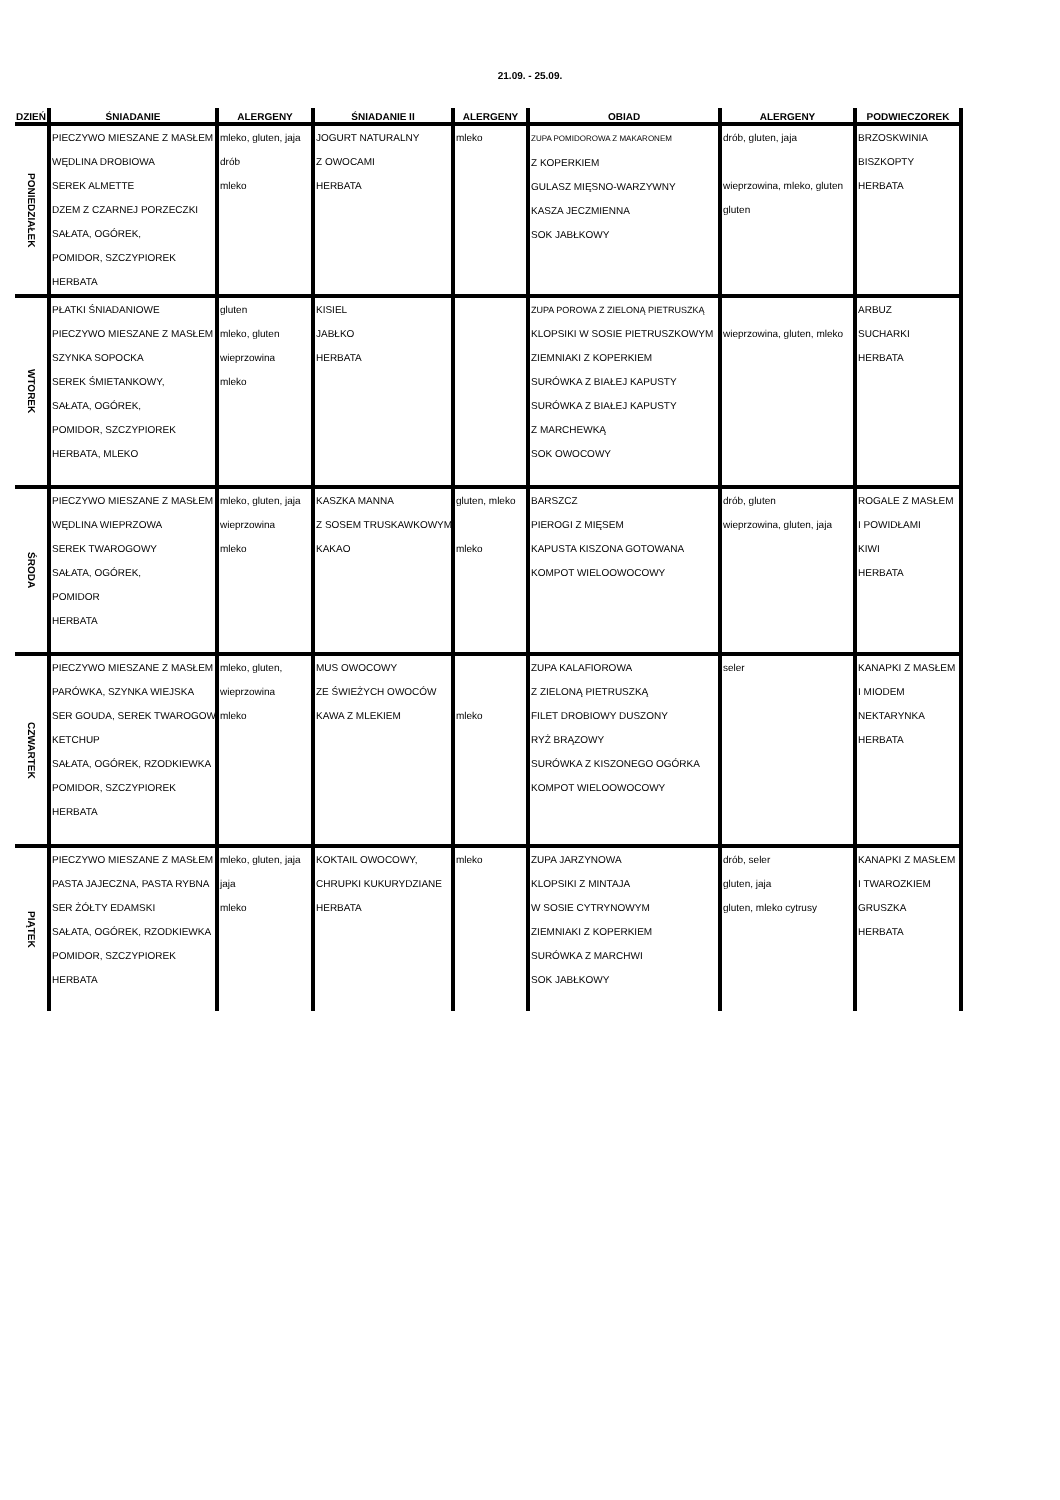21.09. - 25.09.
| DZIEŃ | ŚNIADANIE | ALERGENY | ŚNIADANIE II | ALERGENY | OBIAD | ALERGENY | PODWIECZOREK |
| --- | --- | --- | --- | --- | --- | --- | --- |
| PONIEDZIAŁEK | PIECZYWO MIESZANE Z MASŁEM WĘDLINA DROBIOWA SEREK ALMETTE DZEM Z CZARNEJ PORZECZKI SAŁATA, OGÓREK, POMIDOR, SZCZYPIOREK HERBATA | mleko, gluten, jaja drób mleko | JOGURT NATURALNY Z OWOCAMI HERBATA | mleko | ZUPA POMIDOROWA Z MAKARONEM Z KOPERKIEM GULASZ MIĘSNO-WARZYWNY KASZA JECZMIENNA SOK JABŁKOWY | drób, gluten, jaja wieprzowina, mleko, gluten gluten | BRZOSKWINIA BISZKOPTY HERBATA |
| WTOREK | PŁATKI ŚNIADANIOWE PIECZYWO MIESZANE Z MASŁEM SZYNKA SOPOCKA SEREK ŚMIETANKOWY, SAŁATA, OGÓREK, POMIDOR, SZCZYPIOREK HERBATA, MLEKO | gluten mleko, gluten wieprzowina mleko | KISIEL JABŁKO HERBATA | | ZUPA POROWA Z ZIELONĄ PIETRUSZKĄ KLOPSIKI W SOSIE PIETRUSZKOWYM ZIEMNIAKI Z KOPERKIEM SURÓWKA Z BIAŁEJ KAPUSTY SURÓWKA Z BIAŁEJ KAPUSTY Z MARCHEWKĄ SOK OWOCOWY | wieprzowina, gluten, mleko | ARBUZ SUCHARKI HERBATA |
| ŚRODA | PIECZYWO MIESZANE Z MASŁEM WĘDLINA WIEPRZOWA SEREK TWAROGOWY SAŁATA, OGÓREK, POMIDOR HERBATA | mleko, gluten, jaja wieprzowina mleko | KASZKA MANNA Z SOSEM TRUSKAWKOWYM KAKAO | gluten, mleko mleko | BARSZCZ PIEROGI Z MIĘSEM KAPUSTA KISZONA GOTOWANA KOMPOT WIELOOWOCOWY | drób, gluten wieprzowina, gluten, jaja | ROGALE Z MASŁEM I POWIDŁAMI KIWI HERBATA |
| CZWARTEK | PIECZYWO MIESZANE Z MASŁEM PARÓWKA, SZYNKA WIEJSKA SER GOUDA, SEREK TWAROGOWY KETCHUP SAŁATA, OGÓREK, RZODKIEWKA POMIDOR, SZCZYPIOREK HERBATA | mleko, gluten, wieprzowina mleko | MUS OWOCOWY ZE ŚWIEŻYCH OWOCÓW KAWA Z MLEKIEM | mleko | ZUPA KALAFIOROWA Z ZIELONĄ PIETRUSZKĄ FILET DROBIOWY DUSZONY RYŻ BRĄZOWY SURÓWKA Z KISZONEGO OGÓRKA KOMPOT WIELOOWOCOWY | seler | KANAPKI Z MASŁEM I MIODEM NEKTARYNKA HERBATA |
| PIĄTEK | PIECZYWO MIESZANE Z MASŁEM PASTA JAJECZNA, PASTA RYBNA SER ŻÓŁTY EDAMSKI SAŁATA, OGÓREK, RZODKIEWKA POMIDOR, SZCZYPIOREK HERBATA | mleko, gluten, jaja jaja mleko | KOKTAIL OWOCOWY, CHRUPKI KUKURYDZIANE HERBATA | mleko | ZUPA JARZYNOWA KLOPSIKI Z MINTAJA W SOSIE CYTRYNOWYM ZIEMNIAKI Z KOPERKIEM SURÓWKA Z MARCHWI SOK JABŁKOWY | drób, seler gluten, jaja gluten, mleko cytrusy | KANAPKI Z MASŁEM I TWAROZKIEM GRUSZKA HERBATA |